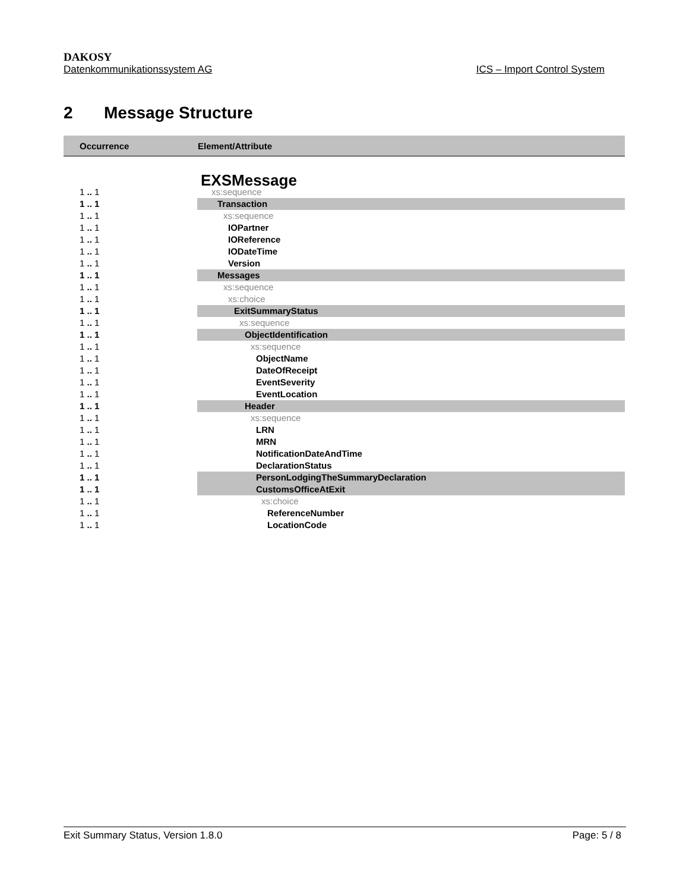DAKOSY
Datenkommunikationssystem AG ICS – Import Control System
2 Message Structure
| Occurrence | Element/Attribute |
| --- | --- |
| | EXSMessage |
| 1 .. 1 | xs:sequence |
| 1 .. 1 | Transaction |
| 1 .. 1 | xs:sequence |
| 1 .. 1 | IOPartner |
| 1 .. 1 | IOReference |
| 1 .. 1 | IODateTime |
| 1 .. 1 | Version |
| 1 .. 1 | Messages |
| 1 .. 1 | xs:sequence |
| 1 .. 1 | xs:choice |
| 1 .. 1 | ExitSummaryStatus |
| 1 .. 1 | xs:sequence |
| 1 .. 1 | ObjectIdentification |
| 1 .. 1 | xs:sequence |
| 1 .. 1 | ObjectName |
| 1 .. 1 | DateOfReceipt |
| 1 .. 1 | EventSeverity |
| 1 .. 1 | EventLocation |
| 1 .. 1 | Header |
| 1 .. 1 | xs:sequence |
| 1 .. 1 | LRN |
| 1 .. 1 | MRN |
| 1 .. 1 | NotificationDateAndTime |
| 1 .. 1 | DeclarationStatus |
| 1 .. 1 | PersonLodgingTheSummaryDeclaration |
| 1 .. 1 | CustomsOfficeAtExit |
| 1 .. 1 | xs:choice |
| 1 .. 1 | ReferenceNumber |
| 1 .. 1 | LocationCode |
Exit Summary Status, Version 1.8.0 Page: 5 / 8